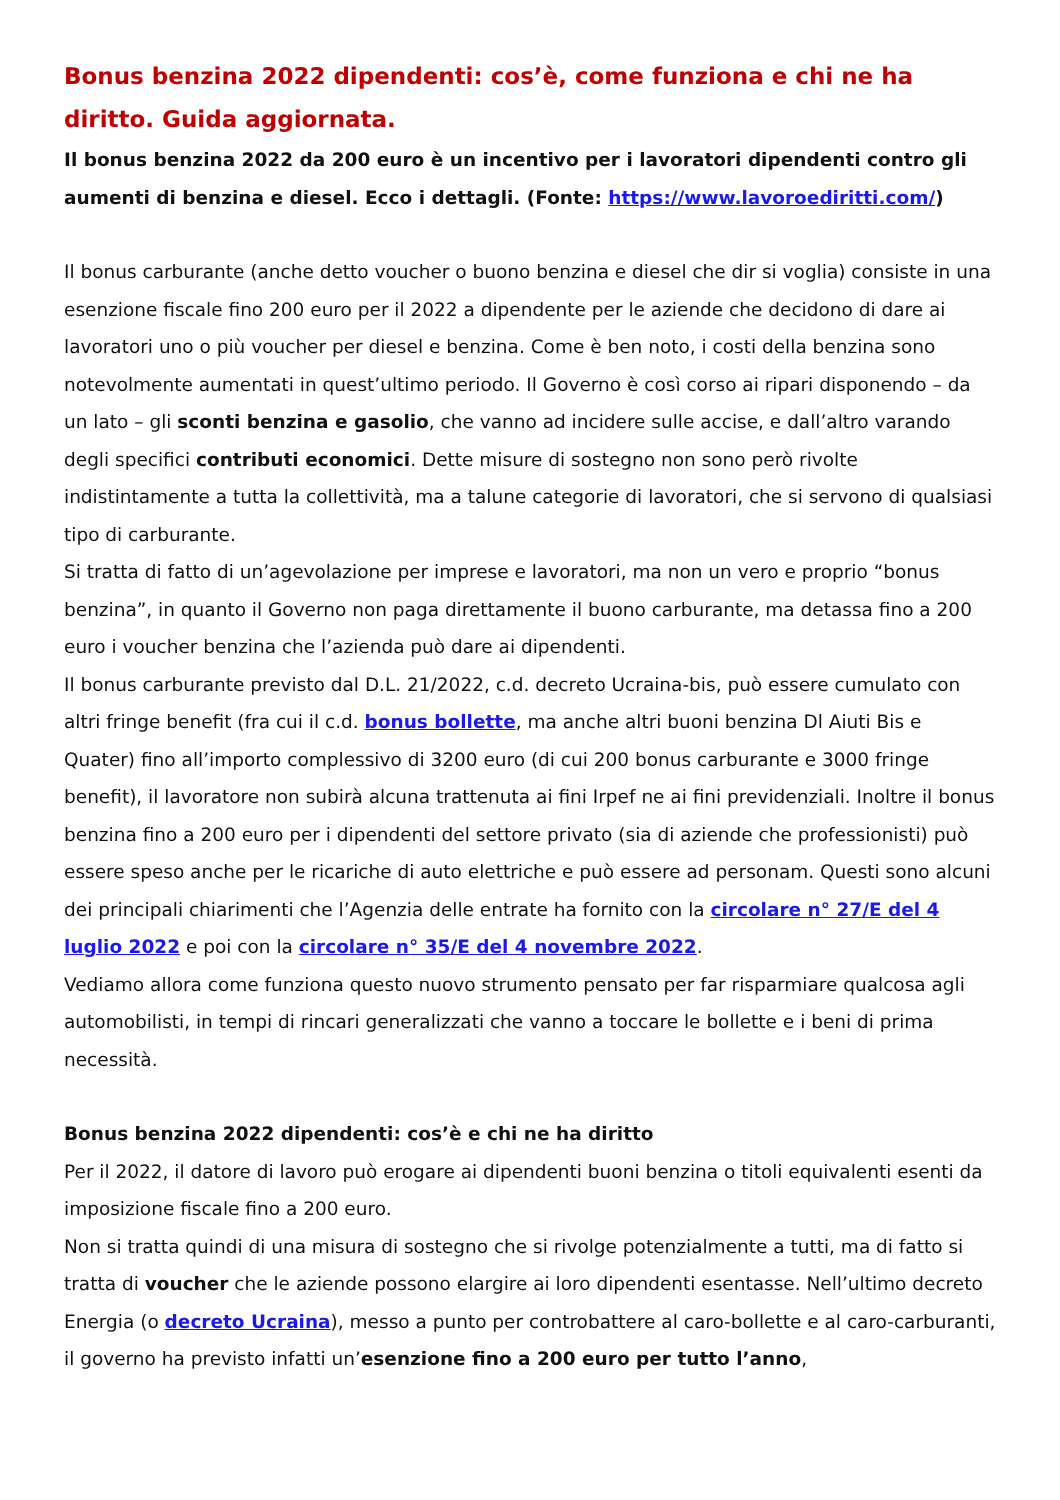Bonus benzina 2022 dipendenti: cos’è, come funziona e chi ne ha diritto. Guida aggiornata.
Il bonus benzina 2022 da 200 euro è un incentivo per i lavoratori dipendenti contro gli aumenti di benzina e diesel. Ecco i dettagli. (Fonte: https://www.lavoroediritti.com/)
Il bonus carburante (anche detto voucher o buono benzina e diesel che dir si voglia) consiste in una esenzione fiscale fino 200 euro per il 2022 a dipendente per le aziende che decidono di dare ai lavoratori uno o più voucher per diesel e benzina. Come è ben noto, i costi della benzina sono notevolmente aumentati in quest’ultimo periodo. Il Governo è così corso ai ripari disponendo – da un lato – gli sconti benzina e gasolio, che vanno ad incidere sulle accise, e dall’altro varando degli specifici contributi economici. Dette misure di sostegno non sono però rivolte indistintamente a tutta la collettività, ma a talune categorie di lavoratori, che si servono di qualsiasi tipo di carburante.
Si tratta di fatto di un’agevolazione per imprese e lavoratori, ma non un vero e proprio “bonus benzina”, in quanto il Governo non paga direttamente il buono carburante, ma detassa fino a 200 euro i voucher benzina che l’azienda può dare ai dipendenti.
Il bonus carburante previsto dal D.L. 21/2022, c.d. decreto Ucraina-bis, può essere cumulato con altri fringe benefit (fra cui il c.d. bonus bollette, ma anche altri buoni benzina Dl Aiuti Bis e Quater) fino all’importo complessivo di 3200 euro (di cui 200 bonus carburante e 3000 fringe benefit), il lavoratore non subirà alcuna trattenuta ai fini Irpef ne ai fini previdenziali. Inoltre il bonus benzina fino a 200 euro per i dipendenti del settore privato (sia di aziende che professionisti) può essere speso anche per le ricariche di auto elettriche e può essere ad personam. Questi sono alcuni dei principali chiarimenti che l’Agenzia delle entrate ha fornito con la circolare n° 27/E del 4 luglio 2022 e poi con la circolare n° 35/E del 4 novembre 2022.
Vediamo allora come funziona questo nuovo strumento pensato per far risparmiare qualcosa agli automobilisti, in tempi di rincari generalizzati che vanno a toccare le bollette e i beni di prima necessità.
Bonus benzina 2022 dipendenti: cos’è e chi ne ha diritto
Per il 2022, il datore di lavoro può erogare ai dipendenti buoni benzina o titoli equivalenti esenti da imposizione fiscale fino a 200 euro.
Non si tratta quindi di una misura di sostegno che si rivolge potenzialmente a tutti, ma di fatto si tratta di voucher che le aziende possono elargire ai loro dipendenti esentasse. Nell’ultimo decreto Energia (o decreto Ucraina), messo a punto per controbattere al caro-bollette e al caro-carburanti, il governo ha previsto infatti un’esenzione fino a 200 euro per tutto l’anno,